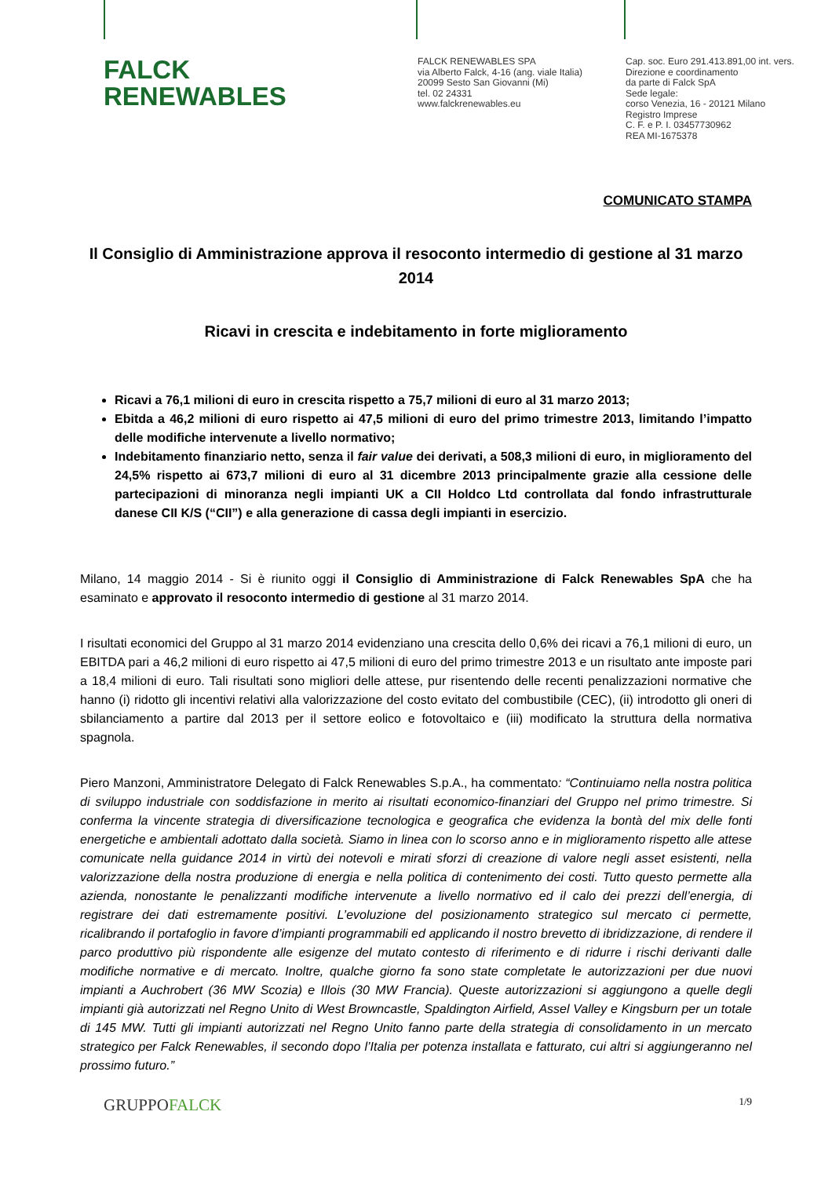FALCK
RENEWABLES
FALCK RENEWABLES SPA
via Alberto Falck, 4-16 (ang. viale Italia)
20099 Sesto San Giovanni (Mi)
tel. 02 24331
www.falckrenewables.eu
Cap. soc. Euro 291.413.891,00 int. vers.
Direzione e coordinamento
da parte di Falck SpA
Sede legale:
corso Venezia, 16 - 20121 Milano
Registro Imprese
C. F. e P. I. 03457730962
REA MI-1675378
COMUNICATO STAMPA
Il Consiglio di Amministrazione approva il resoconto intermedio di gestione al 31 marzo 2014
Ricavi in crescita e indebitamento in forte miglioramento
Ricavi a 76,1 milioni di euro in crescita rispetto a 75,7 milioni di euro al 31 marzo 2013;
Ebitda a 46,2 milioni di euro rispetto ai 47,5 milioni di euro del primo trimestre 2013, limitando l’impatto delle modifiche intervenute a livello normativo;
Indebitamento finanziario netto, senza il fair value dei derivati, a 508,3 milioni di euro, in miglioramento del 24,5% rispetto ai 673,7 milioni di euro al 31 dicembre 2013 principalmente grazie alla cessione delle partecipazioni di minoranza negli impianti UK a CII Holdco Ltd controllata dal fondo infrastrutturale danese CII K/S (“CII”) e alla generazione di cassa degli impianti in esercizio.
Milano, 14 maggio 2014 - Si è riunito oggi il Consiglio di Amministrazione di Falck Renewables SpA che ha esaminato e approvato il resoconto intermedio di gestione al 31 marzo 2014.
I risultati economici del Gruppo al 31 marzo 2014 evidenziano una crescita dello 0,6% dei ricavi a 76,1 milioni di euro, un EBITDA pari a 46,2 milioni di euro rispetto ai 47,5 milioni di euro del primo trimestre 2013 e un risultato ante imposte pari a 18,4 milioni di euro. Tali risultati sono migliori delle attese, pur risentendo delle recenti penalizzazioni normative che hanno (i) ridotto gli incentivi relativi alla valorizzazione del costo evitato del combustibile (CEC), (ii) introdotto gli oneri di sbilanciamento a partire dal 2013 per il settore eolico e fotovoltaico e (iii) modificato la struttura della normativa spagnola.
Piero Manzoni, Amministratore Delegato di Falck Renewables S.p.A., ha commentato: “Continuiamo nella nostra politica di sviluppo industriale con soddisfazione in merito ai risultati economico-finanziari del Gruppo nel primo trimestre. Si conferma la vincente strategia di diversificazione tecnologica e geografica che evidenza la bontà del mix delle fonti energetiche e ambientali adottato dalla società. Siamo in linea con lo scorso anno e in miglioramento rispetto alle attese comunicate nella guidance 2014 in virtù dei notevoli e mirati sforzi di creazione di valore negli asset esistenti, nella valorizzazione della nostra produzione di energia e nella politica di contenimento dei costi. Tutto questo permette alla azienda, nonostante le penalizzanti modifiche intervenute a livello normativo ed il calo dei prezzi dell’energia, di registrare dei dati estremamente positivi. L’evoluzione del posizionamento strategico sul mercato ci permette, ricalibrando il portafoglio in favore d’impianti programmabili ed applicando il nostro brevetto di ibridizzazione, di rendere il parco produttivo più rispondente alle esigenze del mutato contesto di riferimento e di ridurre i rischi derivanti dalle modifiche normative e di mercato. Inoltre, qualche giorno fa sono state completate le autorizzazioni per due nuovi impianti a Auchrobert (36 MW Scozia) e Illois (30 MW Francia). Queste autorizzazioni si aggiungono a quelle degli impianti già autorizzati nel Regno Unito di West Browncastle, Spaldington Airfield, Assel Valley e Kingsburn per un totale di 145 MW. Tutti gli impianti autorizzati nel Regno Unito fanno parte della strategia di consolidamento in un mercato strategico per Falck Renewables, il secondo dopo l’Italia per potenza installata e fatturato, cui altri si aggiungeranno nel prossimo futuro.”
GRUPPOFALCK
1/9